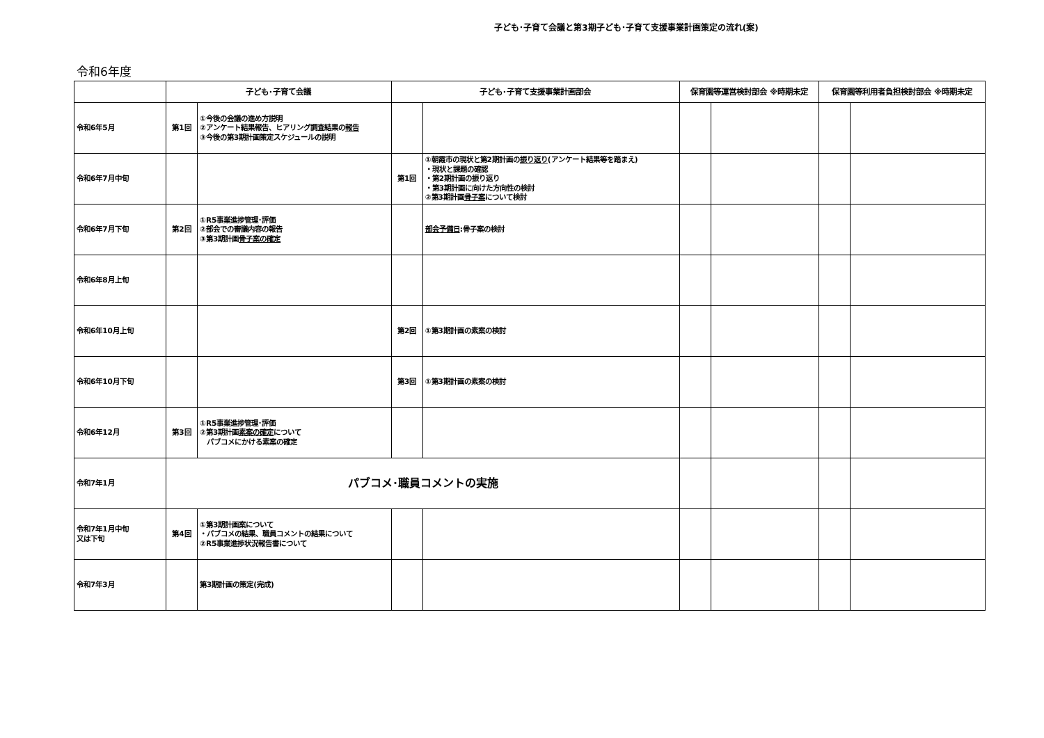子ども･子育て会議と第3期子ども･子育て支援事業計画策定の流れ(案)
令和6年度
| | 子ども･子育て会議 | | 子ども･子育て支援事業計画部会 | | 保育園等運営検討部会 ※時期未定 | | 保育園等利用者負担検討部会 ※時期未定 | |
| --- | --- | --- | --- | --- | --- | --- | --- | --- |
| 令和6年5月 | 第1回 | ①今後の会議の進め方説明 ②アンケート結果報告、ヒアリング調査結果の 報告 ③今後の第3期計画策定スケジュールの説明 | | | | | | |
| 令和6年7月中旬 | | | 第1回 | ①朝霞市の現状と第2期計画の 振り返り (アンケート結果等を踏まえ) ・現状と課題の確認 ・第2期計画の振り返り ・第3期計画に向けた方向性の検討 ②第3期計画 骨子案 について検討 | | | | |
| 令和6年7月下旬 | 第2回 | ①R5事業進捗管理･評価 ②部会での審議内容の報告 ③第3期計画 骨子案の確定 | | 部会予備日 :骨子案の検討 | | | | |
| 令和6年8月上旬 | | | | | | | | |
| 令和6年10月上旬 | | | 第2回 | ①第3期計画の素案の検討 | | | | |
| 令和6年10月下旬 | | | 第3回 | ①第3期計画の素案の検討 | | | | |
| 令和6年12月 | 第3回 | ①R5事業進捗管理･評価 ②第3期計画 素案の確定 について パブコメにかける素案の確定 | | | | | | |
| 令和7年1月 | パブコメ･職員コメントの実施 | | | | | | | |
| 令和7年1月中旬 又は下旬 | 第4回 | ①第3期計画案について ・パブコメの結果、職員コメントの結果について ②R5事業進捗状況報告書について | | | | | | |
| 令和7年3月 | | 第3期計画の策定(完成) | | | | | | |